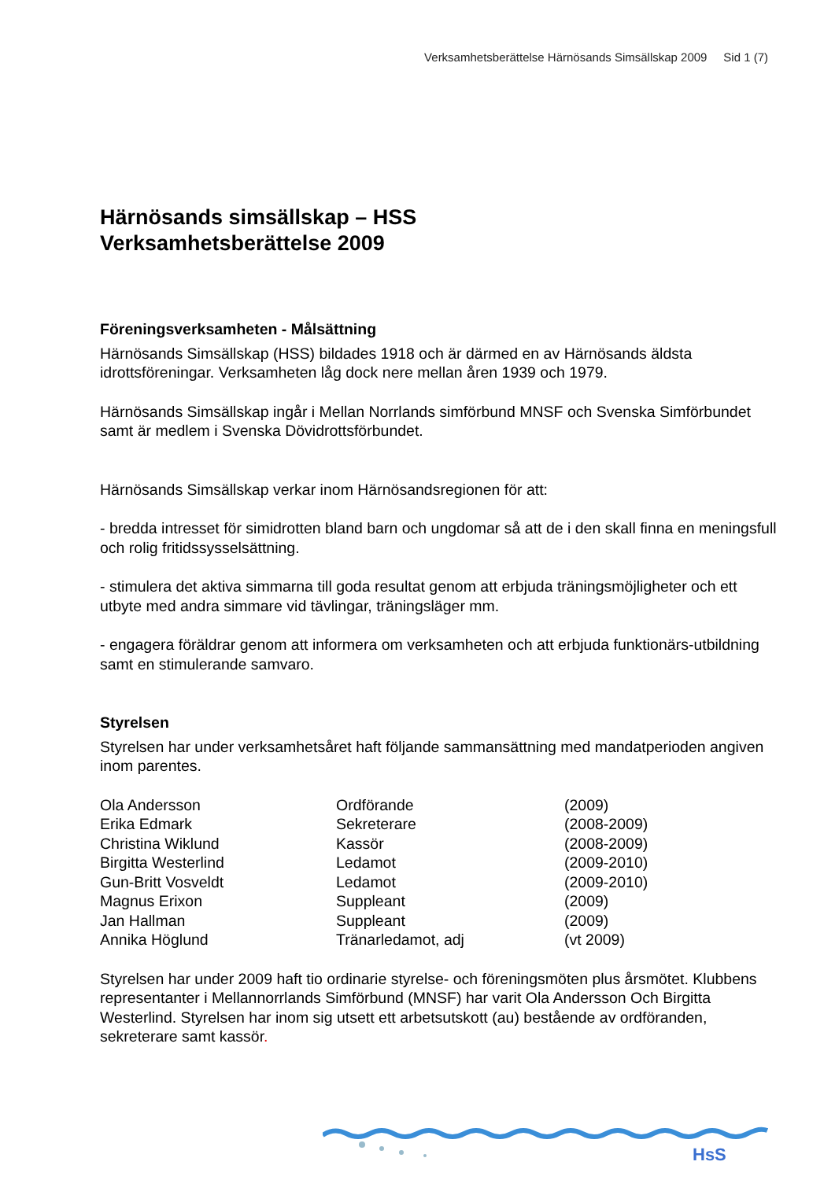Verksamhetsberättelse Härnösands Simsällskap 2009 Sid 1 (7)
Härnösands simsällskap – HSS
Verksamhetsberättelse 2009
Föreningsverksamheten - Målsättning
Härnösands Simsällskap (HSS) bildades 1918 och är därmed en av Härnösands äldsta idrottsföreningar. Verksamheten låg dock nere mellan åren 1939 och 1979.
Härnösands Simsällskap ingår i Mellan Norrlands simförbund MNSF och Svenska Simförbundet samt är medlem i Svenska Dövidrottsförbundet.
Härnösands Simsällskap verkar inom Härnösandsregionen för att:
- bredda intresset för simidrotten bland barn och ungdomar så att de i den skall finna en meningsfull och rolig fritidssysselsättning.
- stimulera det aktiva simmarna till goda resultat genom att erbjuda träningsmöjligheter och ett utbyte med andra simmare vid tävlingar, träningsläger mm.
- engagera föräldrar genom att informera om verksamheten och att erbjuda funktionärs-utbildning samt en stimulerande samvaro.
Styrelsen
Styrelsen har under verksamhetsåret haft följande sammansättning med mandatperioden angiven inom parentes.
| Ola Andersson | Ordförande | (2009) |
| Erika Edmark | Sekreterare | (2008-2009) |
| Christina Wiklund | Kassör | (2008-2009) |
| Birgitta Westerlind | Ledamot | (2009-2010) |
| Gun-Britt Vosveldt | Ledamot | (2009-2010) |
| Magnus Erixon | Suppleant | (2009) |
| Jan Hallman | Suppleant | (2009) |
| Annika Höglund | Tränarledamot, adj | (vt 2009) |
Styrelsen har under 2009 haft tio ordinarie styrelse- och föreningsmöten plus årsmötet. Klubbens representanter i Mellannorrlands Simförbund (MNSF) har varit Ola Andersson Och Birgitta Westerlind. Styrelsen har inom sig utsett ett arbetsutskott (au) bestående av ordföranden, sekreterare samt kassör.
HsS